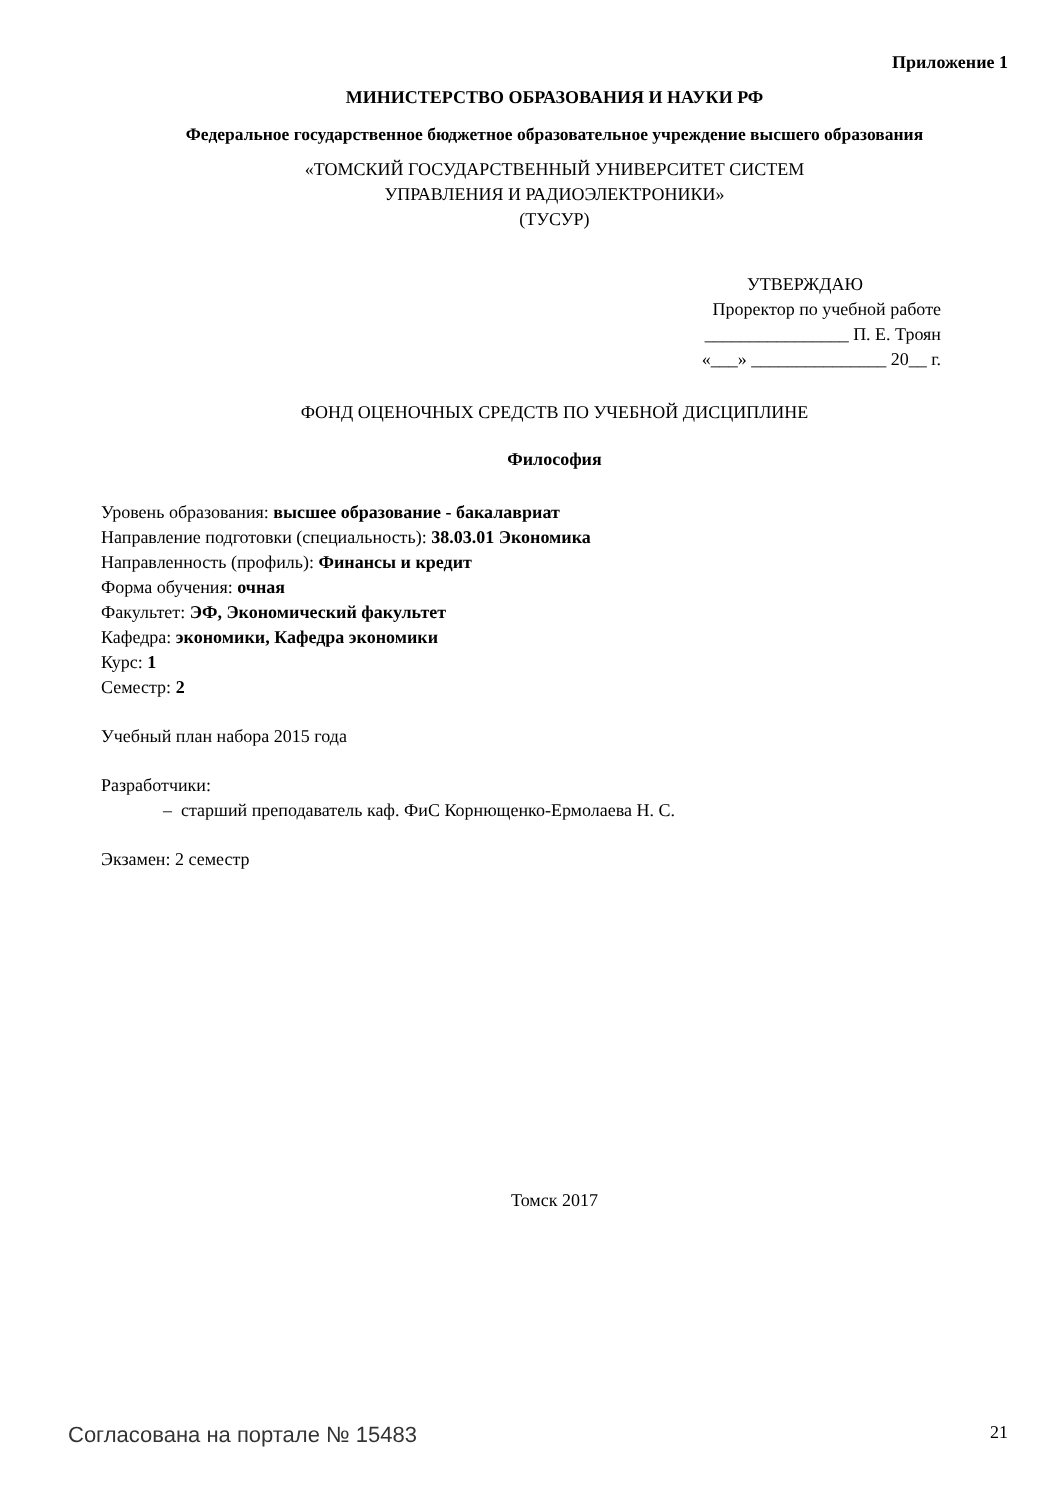Приложение 1
МИНИСТЕРСТВО ОБРАЗОВАНИЯ И НАУКИ РФ
Федеральное государственное бюджетное образовательное учреждение высшего образования
«ТОМСКИЙ ГОСУДАРСТВЕННЫЙ УНИВЕРСИТЕТ СИСТЕМ
УПРАВЛЕНИЯ И РАДИОЭЛЕКТРОНИКИ»
(ТУСУР)
УТВЕРЖДАЮ
Проректор по учебной работе
________________ П. Е. Троян
«___» _______________ 20__ г.
ФОНД ОЦЕНОЧНЫХ СРЕДСТВ ПО УЧЕБНОЙ ДИСЦИПЛИНЕ
Философия
Уровень образования: высшее образование - бакалавриат
Направление подготовки (специальность): 38.03.01 Экономика
Направленность (профиль): Финансы и кредит
Форма обучения: очная
Факультет: ЭФ, Экономический факультет
Кафедра: экономики, Кафедра экономики
Курс: 1
Семестр: 2
Учебный план набора 2015 года
Разработчики:
– старший преподаватель каф. ФиС Корнющенко-Ермолаева Н. С.
Экзамен: 2 семестр
Томск 2017
Согласована на портале № 15483 21